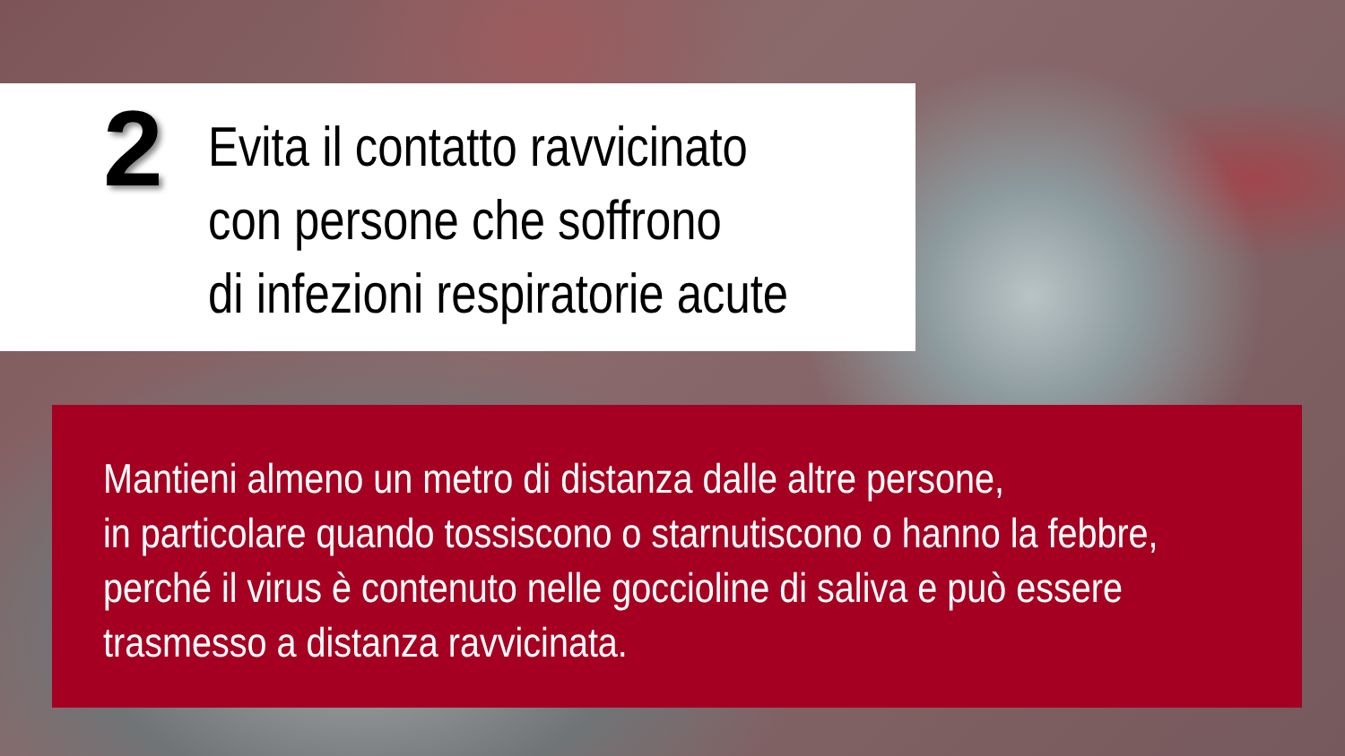2
Evita il contatto ravvicinato
con persone che soffrono
di infezioni respiratorie acute
Mantieni almeno un metro di distanza dalle altre persone,
in particolare quando tossiscono o starnutiscono o hanno la febbre,
perché il virus è contenuto nelle goccioline di saliva e può essere
trasmesso a distanza ravvicinata.